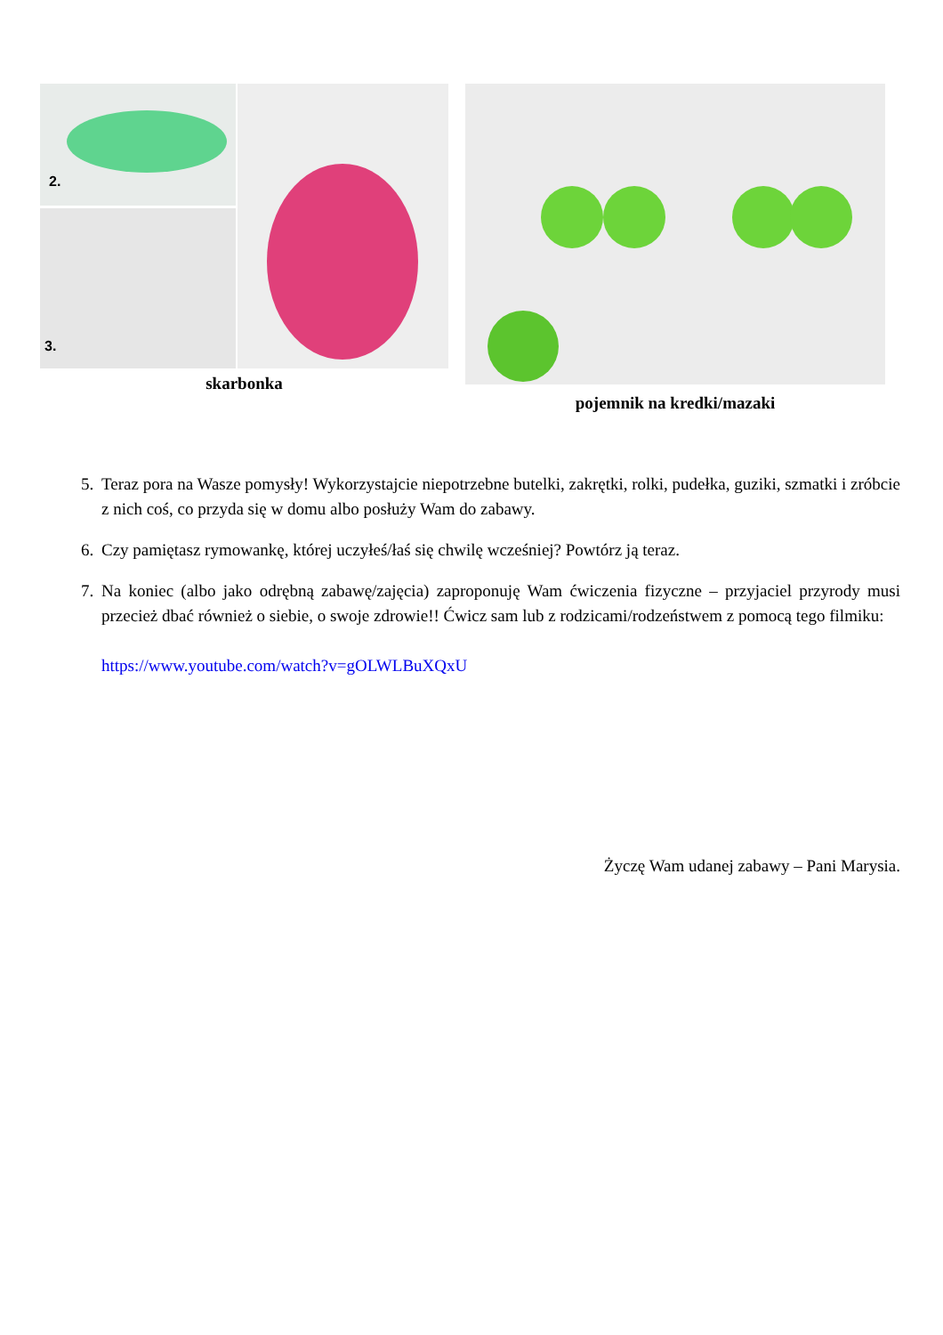2.
3.
skarbonka
pojemnik na kredki/mazaki
5. Teraz pora na Wasze pomysły! Wykorzystajcie niepotrzebne butelki, zakrętki, rolki, pudełka, guziki, szmatki i zróbcie z nich coś, co przyda się w domu albo posłuży Wam do zabawy.
6. Czy pamiętasz rymowankę, której uczyłeś/łaś się chwilę wcześniej? Powtórz ją teraz.
7. Na koniec (albo jako odrębną zabawę/zajęcia) zaproponuję Wam ćwiczenia fizyczne – przyjaciel przyrody musi przecież dbać również o siebie, o swoje zdrowie!! Ćwicz sam lub z rodzicami/rodzeństwem z pomocą tego filmiku:
https://www.youtube.com/watch?v=gOLWLBuXQxU
Życzę Wam udanej zabawy – Pani Marysia.